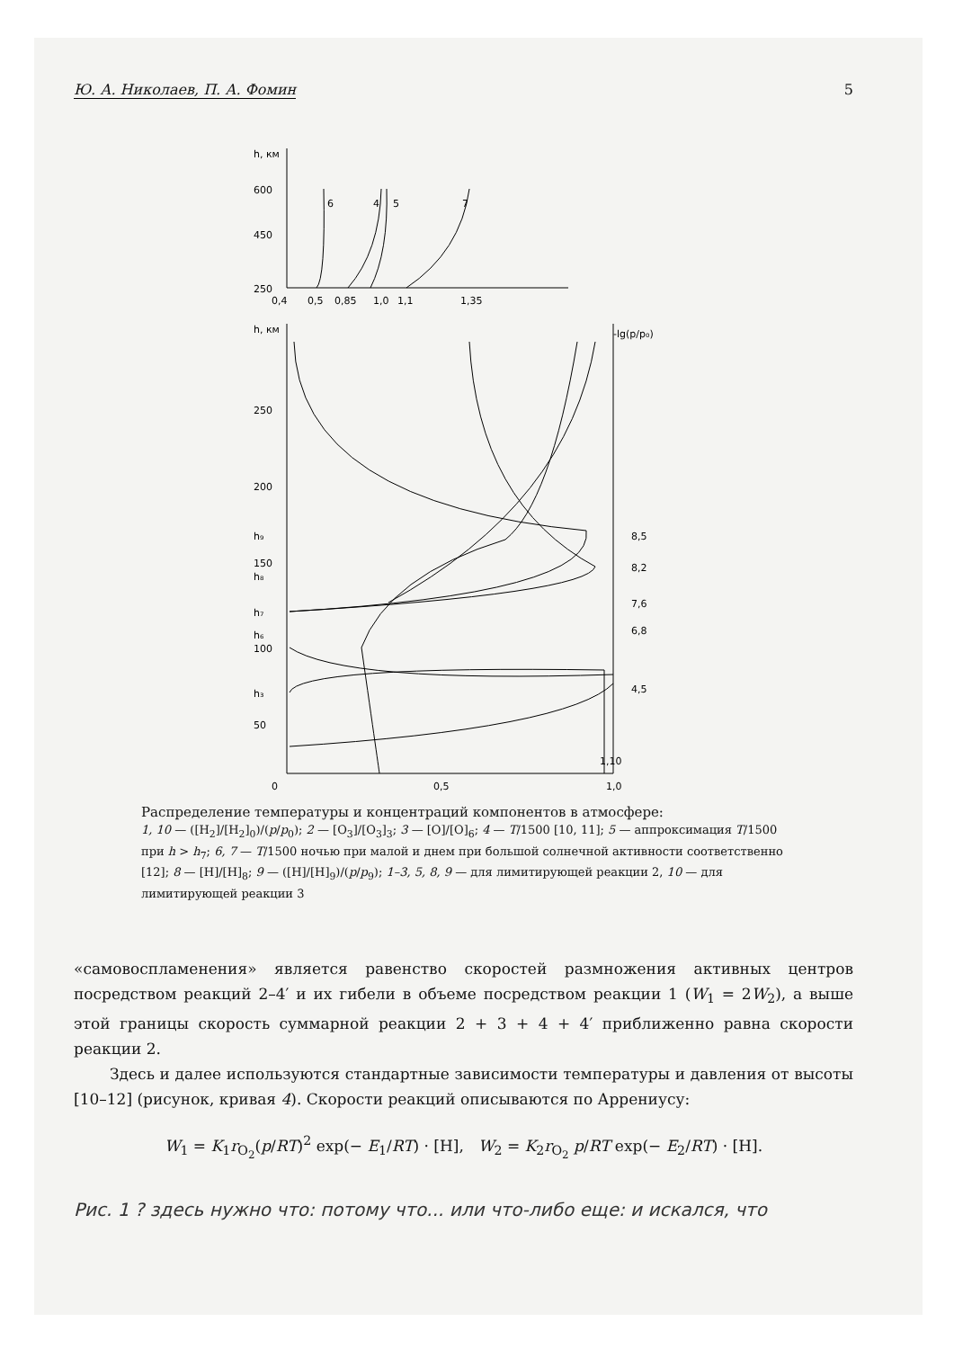Ю. А. Николаев, П. А. Фомин 5
h, км
600
450
250
0,4
0,5
0,85
1,0
1,1
1,35
6
4
5
7
h, км
-lg(p/p₀)
250
200
h₉
150
h₈
h₇
h₆
100
h₃
50
8,5
8,2
7,6
6,8
4,5
0
0,5
1,0
1,10
Распределение температуры и концентраций компонентов в атмосфере:
1, 10 — ([H<sub>2</sub>]/[H<sub>2</sub>]<sub>0</sub>)/(p/p<sub>0</sub>); 2 — [O<sub>3</sub>]/[O<sub>3</sub>]<sub>3</sub>; 3 — [O]/[O]<sub>6</sub>; 4 — T/1500 [10, 11]; 5 — аппроксимация T/1500 при h > h<sub>7</sub>; 6, 7 — T/1500 ночью при малой и днем при большой солнечной активности соответственно [12]; 8 — [H]/[H]<sub>8</sub>; 9 — ([H]/[H]<sub>9</sub>)/(p/p<sub>9</sub>); 1–3, 5, 8, 9 — для лимитирующей реакции 2, 10 — для лимитирующей реакции 3
«самовоспламенения» является равенство скоростей размножения активных центров посредством реакций 2–4′ и их гибели в объеме посредством реакции 1 (W<sub>1</sub> = 2W<sub>2</sub>), а выше этой границы скорость суммарной реакции 2 + 3 + 4 + 4′ приближенно равна скорости реакции 2.
Здесь и далее используются стандартные зависимости температуры и давления от высоты [10–12] (рисунок, кривая 4). Скорости реакций описываются по Аррениусу:
W<sub>1</sub> = K<sub>1</sub>r<sub>O<sub>2</sub></sub>(p/RT)<sup>2</sup> exp(− E<sub>1</sub>/RT) · [H], W<sub>2</sub> = K<sub>2</sub>r<sub>O<sub>2</sub></sub> p/RT exp(− E<sub>2</sub>/RT) · [H].
Рис. 1 ? здесь нужно что: потому что... или что-либо еще: и искался, что